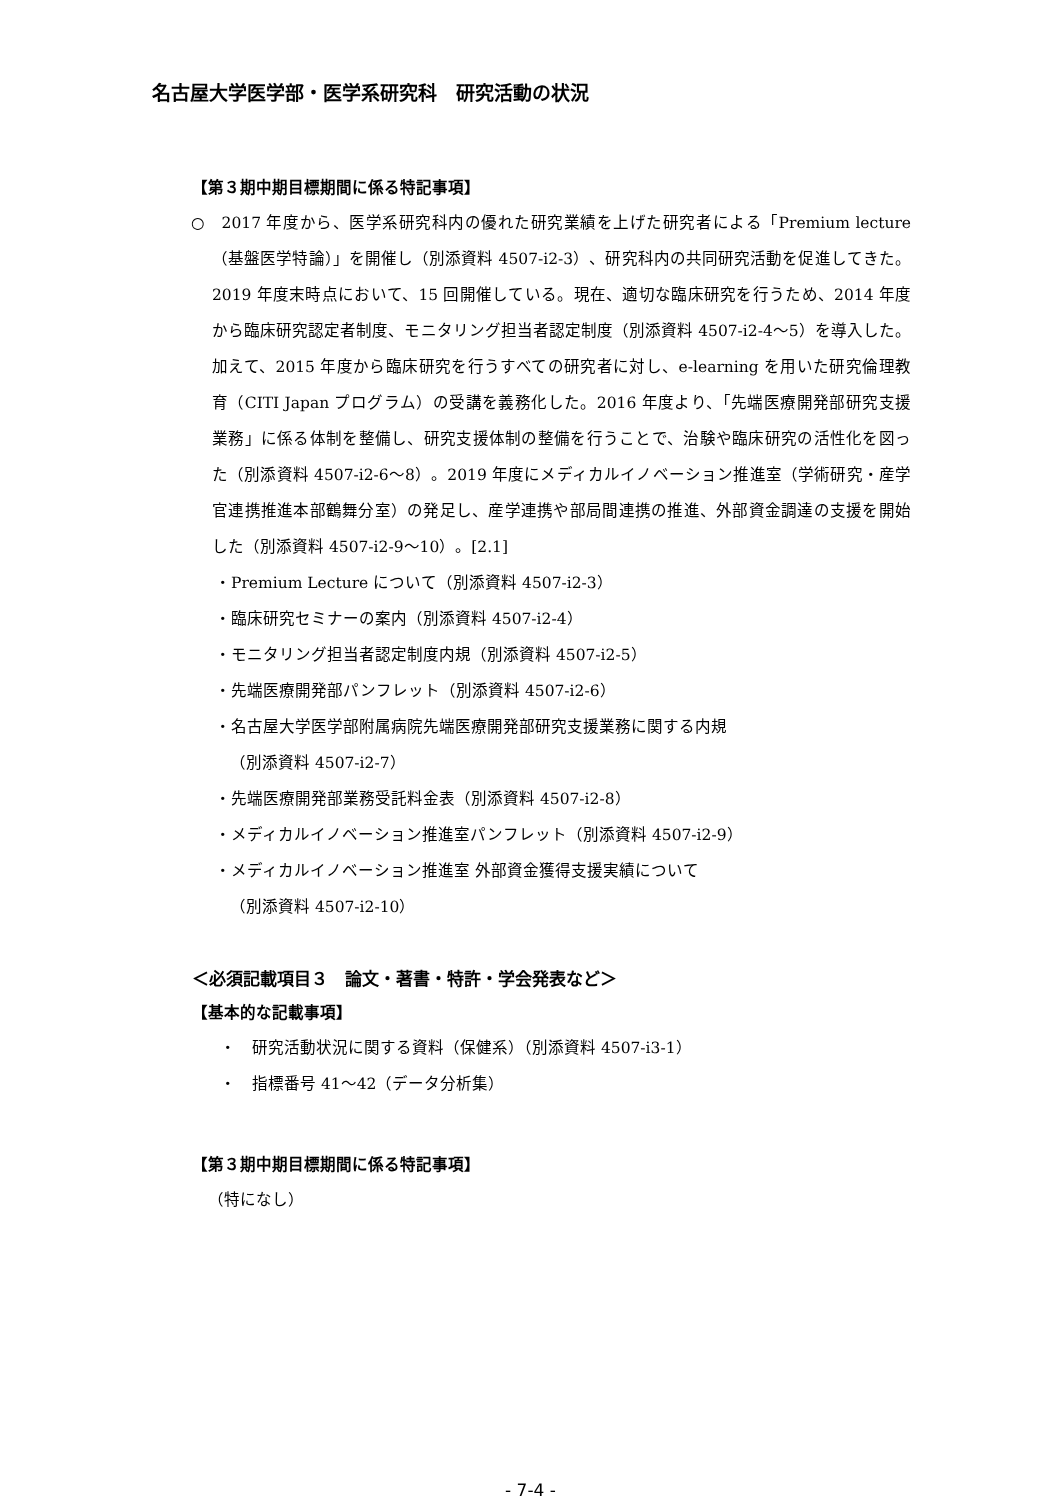名古屋大学医学部・医学系研究科　研究活動の状況
【第３期中期目標期間に係る特記事項】
○　2017 年度から、医学系研究科内の優れた研究業績を上げた研究者による「Premium lecture（基盤医学特論）」を開催し（別添資料 4507-i2-3）、研究科内の共同研究活動を促進してきた。2019 年度末時点において、15 回開催している。現在、適切な臨床研究を行うため、2014 年度から臨床研究認定者制度、モニタリング担当者認定制度（別添資料 4507-i2-4～5）を導入した。加えて、2015 年度から臨床研究を行うすべての研究者に対し、e-learning を用いた研究倫理教育（CITI Japan プログラム）の受講を義務化した。2016 年度より、「先端医療開発部研究支援業務」に係る体制を整備し、研究支援体制の整備を行うことで、治験や臨床研究の活性化を図った（別添資料 4507-i2-6～8）。2019 年度にメディカルイノベーション推進室（学術研究・産学官連携推進本部鶴舞分室）の発足し、産学連携や部局間連携の推進、外部資金調達の支援を開始した（別添資料 4507-i2-9～10）。[2.1]
・Premium Lecture について（別添資料 4507-i2-3）
・臨床研究セミナーの案内（別添資料 4507-i2-4）
・モニタリング担当者認定制度内規（別添資料 4507-i2-5）
・先端医療開発部パンフレット（別添資料 4507-i2-6）
・名古屋大学医学部附属病院先端医療開発部研究支援業務に関する内規
（別添資料 4507-i2-7）
・先端医療開発部業務受託料金表（別添資料 4507-i2-8）
・メディカルイノベーション推進室パンフレット（別添資料 4507-i2-9）
・メディカルイノベーション推進室 外部資金獲得支援実績について
（別添資料 4507-i2-10）
＜必須記載項目３　論文・著書・特許・学会発表など＞
【基本的な記載事項】
・　研究活動状況に関する資料（保健系）（別添資料 4507-i3-1）
・　指標番号 41～42（データ分析集）
【第３期中期目標期間に係る特記事項】
（特になし）
- 7-4 -